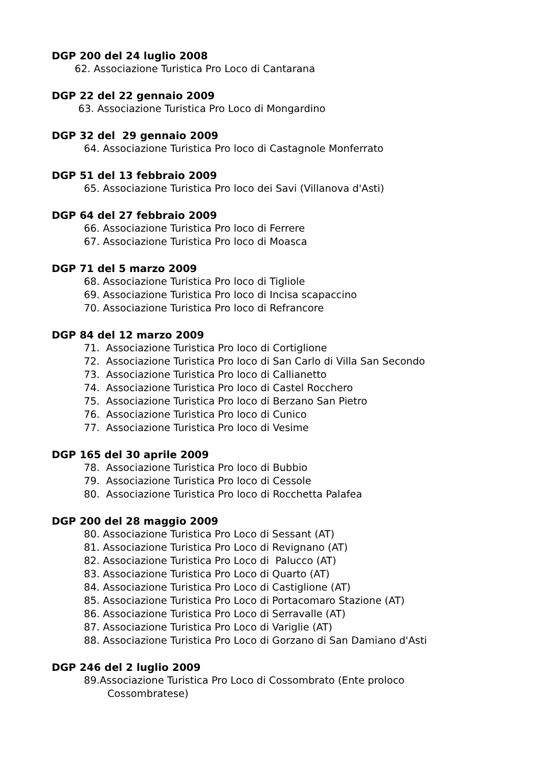DGP 200 del 24 luglio 2008
62. Associazione Turistica Pro Loco di Cantarana
DGP 22 del 22 gennaio 2009
63. Associazione Turistica Pro Loco di Mongardino
DGP 32 del 29 gennaio 2009
64. Associazione Turistica Pro loco di Castagnole Monferrato
DGP 51 del 13 febbraio 2009
65. Associazione Turistica Pro loco dei Savi (Villanova d'Asti)
DGP 64 del 27 febbraio 2009
66. Associazione Turistica Pro loco di Ferrere
67. Associazione Turistica Pro loco di Moasca
DGP 71 del 5 marzo 2009
68. Associazione Turistica Pro loco di Tigliole
69. Associazione Turistica Pro loco di Incisa scapaccino
70. Associazione Turistica Pro loco di Refrancore
DGP 84 del 12 marzo 2009
71. Associazione Turistica Pro loco di Cortiglione
72. Associazione Turistica Pro loco di San Carlo di Villa San Secondo
73. Associazione Turistica Pro loco di Callianetto
74. Associazione Turistica Pro loco di Castel Rocchero
75. Associazione Turistica Pro loco di Berzano San Pietro
76. Associazione Turistica Pro loco di Cunico
77. Associazione Turistica Pro loco di Vesime
DGP 165 del 30 aprile 2009
78. Associazione Turistica Pro loco di Bubbio
79. Associazione Turistica Pro loco di Cessole
80. Associazione Turistica Pro loco di Rocchetta Palafea
DGP 200 del 28 maggio 2009
80. Associazione Turistica Pro Loco di Sessant (AT)
81. Associazione Turistica Pro Loco di Revignano (AT)
82. Associazione Turistica Pro Loco di Palucco (AT)
83. Associazione Turistica Pro Loco di Quarto (AT)
84. Associazione Turistica Pro Loco di Castiglione (AT)
85. Associazione Turistica Pro Loco di Portacomaro Stazione (AT)
86. Associazione Turistica Pro Loco di Serravalle (AT)
87. Associazione Turistica Pro Loco di Variglie (AT)
88. Associazione Turistica Pro Loco di Gorzano di San Damiano d'Asti
DGP 246 del 2 luglio 2009
89.Associazione Turistica Pro Loco di Cossombrato (Ente proloco
Cossombratese)